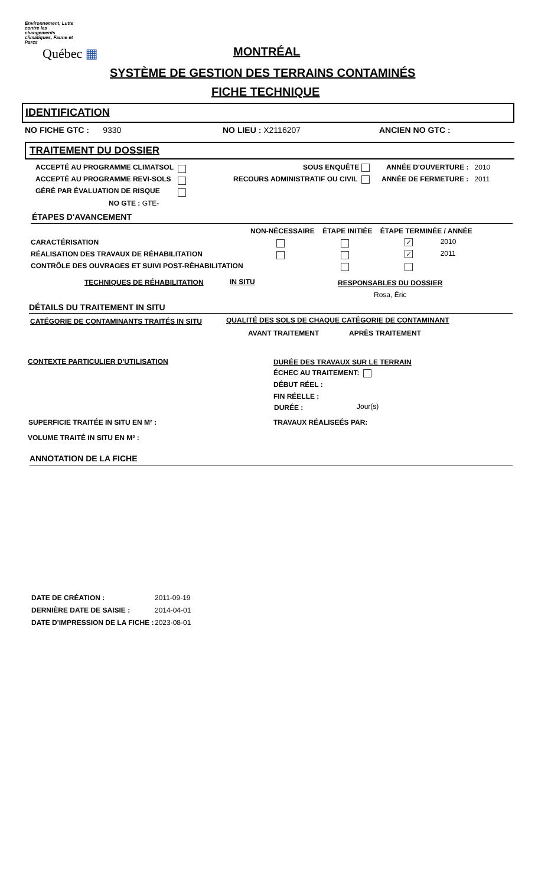Environnement, Lutte contre les changements climatiques, Faune et Parcs
Québec ▦ MONTRÉAL
SYSTÈME DE GESTION DES TERRAINS CONTAMINÉS
FICHE TECHNIQUE
IDENTIFICATION
NO FICHE GTC : 9330 NO LIEU : X2116207 ANCIEN NO GTC :
TRAITEMENT DU DOSSIER
ACCEPTÉ AU PROGRAMME CLIMATSOL
ACCEPTÉ AU PROGRAMME REVI-SOLS
GÉRÉ PAR ÉVALUATION DE RISQUE
NO GTE : GTE-
SOUS ENQUÊTE
RECOURS ADMINISTRATIF OU CIVIL
ANNÉE D'OUVERTURE : 2010
ANNÉE DE FERMETURE : 2011
ÉTAPES D'AVANCEMENT
NON-NÉCESSAIRE ÉTAPE INITIÉE ÉTAPE TERMINÉE / ANNÉE
CARACTÉRISATION
RÉALISATION DES TRAVAUX DE RÉHABILITATION
CONTRÔLE DES OUVRAGES ET SUIVI POST-RÉHABILITATION
✓ 2010
✓ 2011
TECHNIQUES DE RÉHABILITATION IN SITU RESPONSABLES DU DOSSIER
Rosa, Éric
DÉTAILS DU TRAITEMENT IN SITU
CATÉGORIE DE CONTAMINANTS TRAITÉS IN SITU QUALITÉ DES SOLS DE CHAQUE CATÉGORIE DE CONTAMINANT
AVANT TRAITEMENT APRÈS TRAITEMENT
CONTEXTE PARTICULIER D'UTILISATION DURÉE DES TRAVAUX SUR LE TERRAIN
ÉCHEC AU TRAITEMENT:
DÉBUT RÉEL :
FIN RÉELLE :
DURÉE : Jour(s)
SUPERFICIE TRAITÉE IN SITU EN M² : TRAVAUX RÉALISEÉS PAR:
VOLUME TRAITÉ IN SITU EN M³ :
ANNOTATION DE LA FICHE
DATE DE CRÉATION : 2011-09-19
DERNIÈRE DATE DE SAISIE : 2014-04-01
DATE D'IMPRESSION DE LA FICHE : 2023-08-01